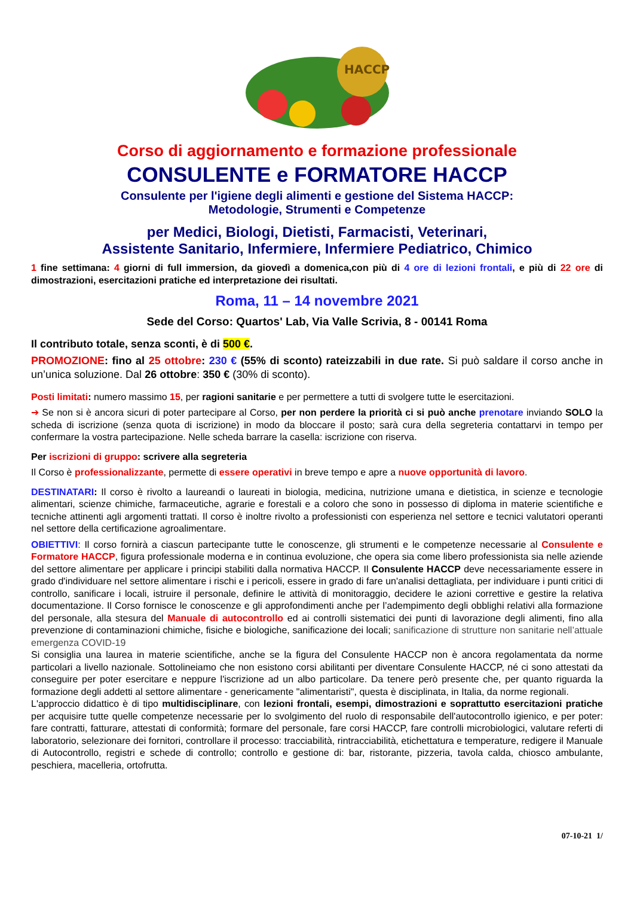HACCP
Corso di aggiornamento e formazione professionale
CONSULENTE e FORMATORE HACCP
Consulente per l'igiene degli alimenti e gestione del Sistema HACCP:
Metodologie, Strumenti e Competenze
per Medici, Biologi, Dietisti, Farmacisti, Veterinari,
Assistente Sanitario, Infermiere, Infermiere Pediatrico, Chimico
1 fine settimana: 4 giorni di full immersion, da giovedì a domenica,con più di 4 ore di lezioni frontali, e più di 22 ore di dimostrazioni, esercitazioni pratiche ed interpretazione dei risultati.
Roma, 11 – 14 novembre 2021
Sede del Corso: Quartos' Lab, Via Valle Scrivia, 8 - 00141 Roma
Il contributo totale, senza sconti, è di 500 €.
PROMOZIONE: fino al 25 ottobre: 230 € (55% di sconto) rateizzabili in due rate. Si può saldare il corso anche in un’unica soluzione. Dal 26 ottobre: 350 € (30% di sconto).
Posti limitati: numero massimo 15, per ragioni sanitarie e per permettere a tutti di svolgere tutte le esercitazioni.
➔ Se non si è ancora sicuri di poter partecipare al Corso, per non perdere la priorità ci si può anche prenotare inviando SOLO la scheda di iscrizione (senza quota di iscrizione) in modo da bloccare il posto; sarà cura della segreteria contattarvi in tempo per confermare la vostra partecipazione. Nelle scheda barrare la casella: iscrizione con riserva.
Per iscrizioni di gruppo: scrivere alla segreteria
Il Corso è professionalizzante, permette di essere operativi in breve tempo e apre a nuove opportunità di lavoro.
DESTINATARI: Il corso è rivolto a laureandi o laureati in biologia, medicina, nutrizione umana e dietistica, in scienze e tecnologie alimentari, scienze chimiche, farmaceutiche, agrarie e forestali e a coloro che sono in possesso di diploma in materie scientifiche e tecniche attinenti agli argomenti trattati. Il corso è inoltre rivolto a professionisti con esperienza nel settore e tecnici valutatori operanti nel settore della certificazione agroalimentare.
OBIETTIVI: Il corso fornirà a ciascun partecipante tutte le conoscenze, gli strumenti e le competenze necessarie al Consulente e Formatore HACCP, figura professionale moderna e in continua evoluzione, che opera sia come libero professionista sia nelle aziende del settore alimentare per applicare i principi stabiliti dalla normativa HACCP. Il Consulente HACCP deve necessariamente essere in grado d'individuare nel settore alimentare i rischi e i pericoli, essere in grado di fare un'analisi dettagliata, per individuare i punti critici di controllo, sanificare i locali, istruire il personale, definire le attività di monitoraggio, decidere le azioni correttive e gestire la relativa documentazione. Il Corso fornisce le conoscenze e gli approfondimenti anche per l’adempimento degli obblighi relativi alla formazione del personale, alla stesura del Manuale di autocontrollo ed ai controlli sistematici dei punti di lavorazione degli alimenti, fino alla prevenzione di contaminazioni chimiche, fisiche e biologiche, sanificazione dei locali; sanificazione di strutture non sanitarie nell’attuale emergenza COVID-19
Si consiglia una laurea in materie scientifiche, anche se la figura del Consulente HACCP non è ancora regolamentata da norme particolari a livello nazionale. Sottolineiamo che non esistono corsi abilitanti per diventare Consulente HACCP, né ci sono attestati da conseguire per poter esercitare e neppure l'iscrizione ad un albo particolare. Da tenere però presente che, per quanto riguarda la formazione degli addetti al settore alimentare - genericamente "alimentaristi", questa è disciplinata, in Italia, da norme regionali.
L'approccio didattico è di tipo multidisciplinare, con lezioni frontali, esempi, dimostrazioni e soprattutto esercitazioni pratiche per acquisire tutte quelle competenze necessarie per lo svolgimento del ruolo di responsabile dell'autocontrollo igienico, e per poter: fare contratti, fatturare, attestati di conformità; formare del personale, fare corsi HACCP, fare controlli microbiologici, valutare referti di laboratorio, selezionare dei fornitori, controllare il processo: tracciabilità, rintracciabilità, etichettatura e temperature, redigere il Manuale di Autocontrollo, registri e schede di controllo; controllo e gestione di: bar, ristorante, pizzeria, tavola calda, chiosco ambulante, peschiera, macelleria, ortofrutta.
07-10-21 1/